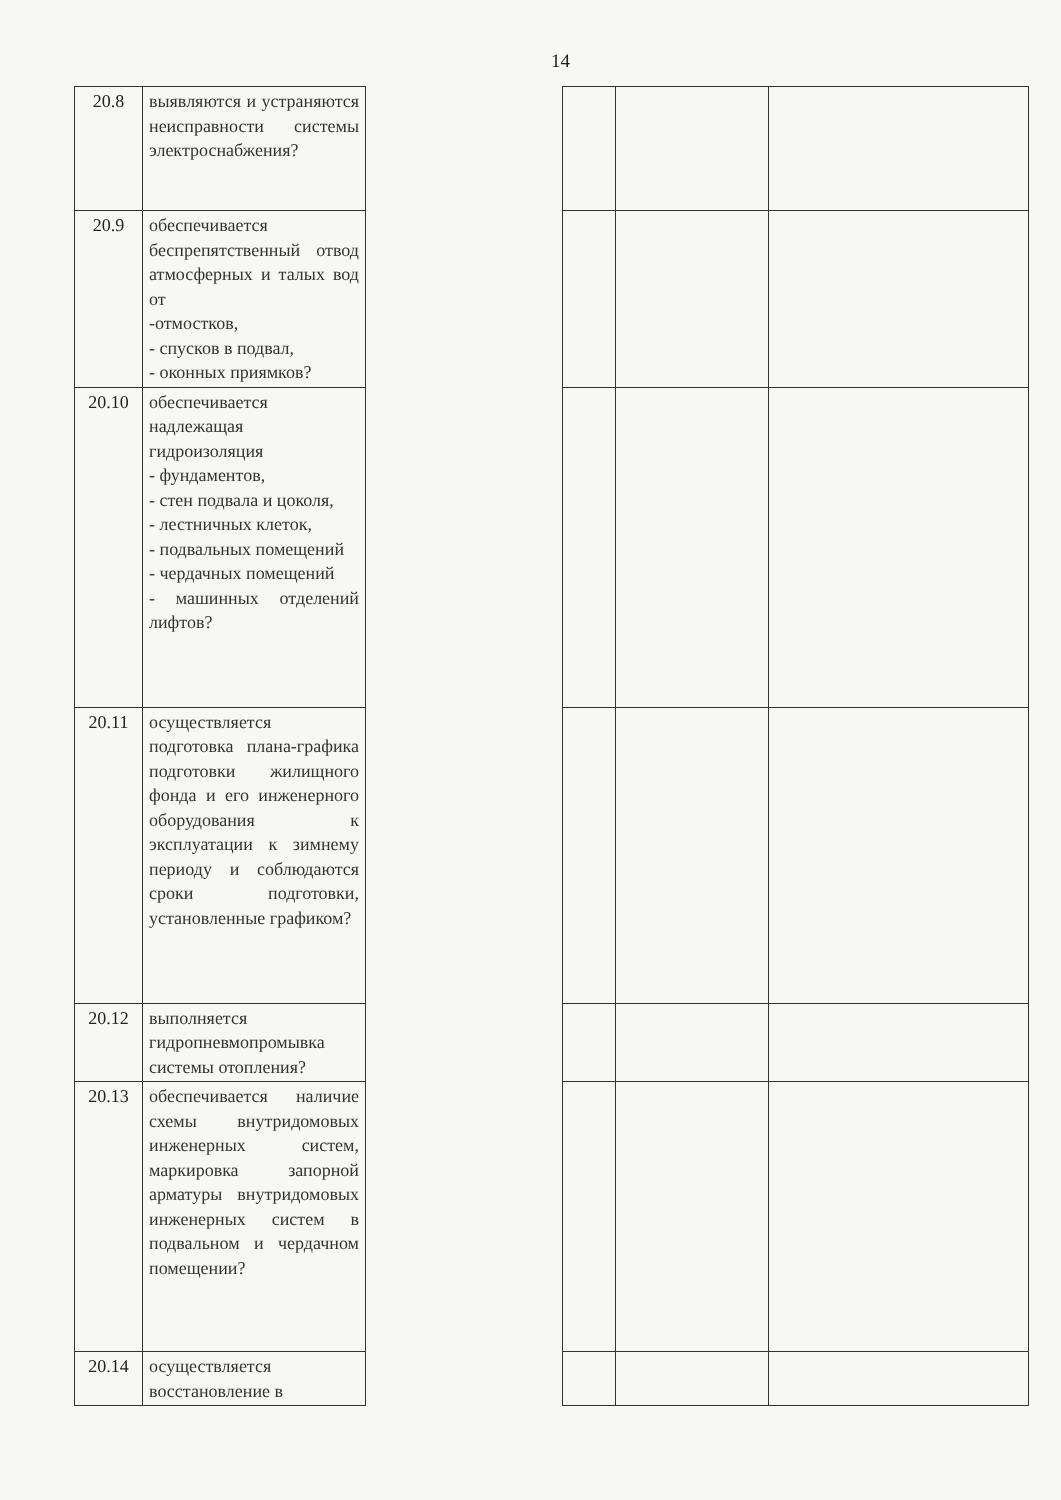14
| 20.8 | выявляются и устраняются неисправности системы электроснабжения? | | | | |
| 20.9 | обеспечивается беспрепятственный отвод атмосферных и талых вод от -отмостков, - спусков в подвал, - оконных приямков? | | | | |
| 20.10 | обеспечивается надлежащая гидроизоляция - фундаментов, - стен подвала и цоколя, - лестничных клеток, - подвальных помещений - чердачных помещений - машинных отделений лифтов? | | | | |
| 20.11 | осуществляется подготовка плана-графика подготовки жилищного фонда и его инженерного оборудования к эксплуатации к зимнему периоду и соблюдаются сроки подготовки, установленные графиком? | | | | |
| 20.12 | выполняется гидропневмопромывка системы отопления? | | | | |
| 20.13 | обеспечивается наличие схемы внутридомовых инженерных систем, маркировка запорной арматуры внутридомовых инженерных систем в подвальном и чердачном помещении? | | | | |
| 20.14 | осуществляется восстановление в | | | | |